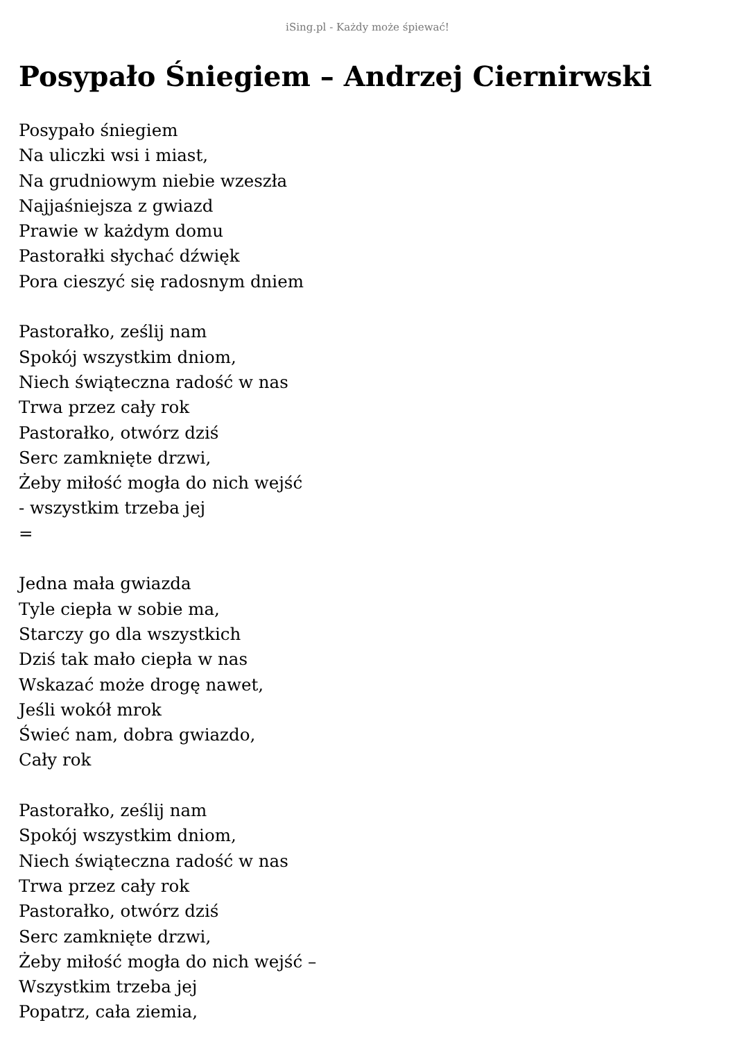iSing.pl - Każdy może śpiewać!
Posypało Śniegiem – Andrzej Ciernirwski
Posypało śniegiem
Na uliczki wsi i miast,
Na grudniowym niebie wzeszła
Najjaśniejsza z gwiazd
Prawie w każdym domu
Pastorałki słychać dźwięk
Pora cieszyć się radosnym dniem
Pastorałko, ześlij nam
Spokój wszystkim dniom,
Niech świąteczna radość w nas
Trwa przez cały rok
Pastorałko, otwórz dziś
Serc zamknięte drzwi,
Żeby miłość mogła do nich wejść
- wszystkim trzeba jej
=
Jedna mała gwiazda
Tyle ciepła w sobie ma,
Starczy go dla wszystkich
Dziś tak mało ciepła w nas
Wskazać może drogę nawet,
Jeśli wokół mrok
Świeć nam, dobra gwiazdo,
Cały rok
Pastorałko, ześlij nam
Spokój wszystkim dniom,
Niech świąteczna radość w nas
Trwa przez cały rok
Pastorałko, otwórz dziś
Serc zamknięte drzwi,
Żeby miłość mogła do nich wejść –
Wszystkim trzeba jej
Popatrz, cała ziemia,